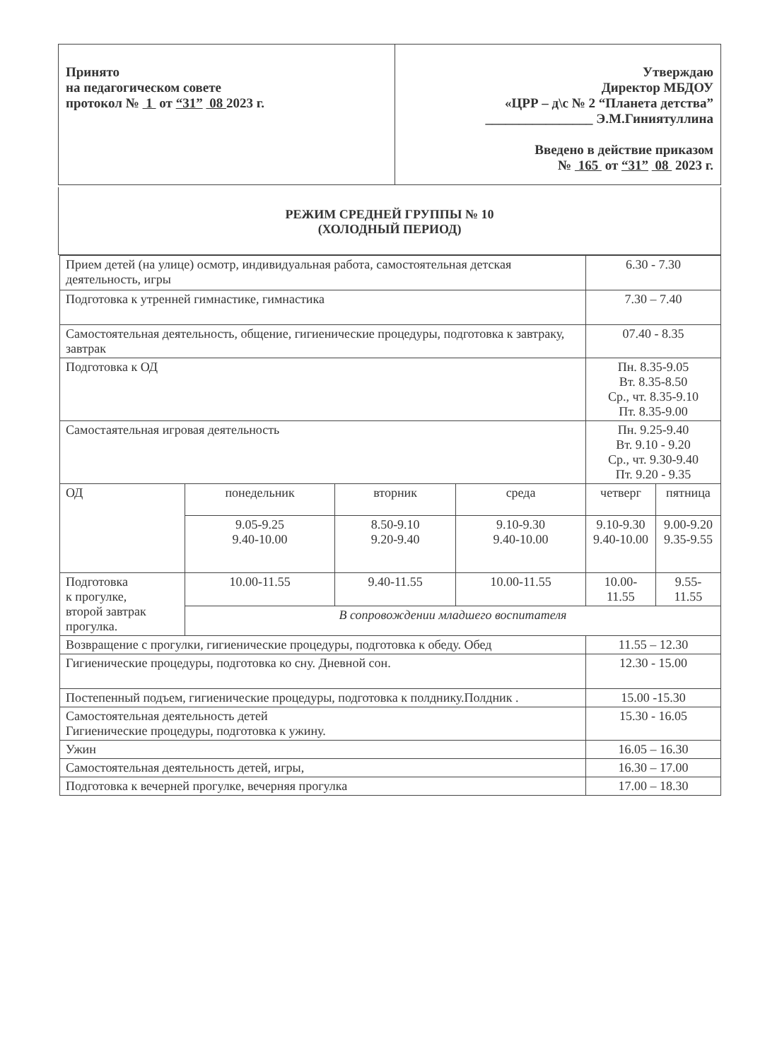| Принято на педагогическом совете протокол № 1 от “31” 08 2023 г. | Утверждаю Директор МБДОУ «ЦРР – д\с № 2 “Планета детства” ________________ Э.М.Гиниятуллина Введено в действие приказом № 165 от “31” 08 2023 г. |
РЕЖИМ СРЕДНЕЙ ГРУППЫ № 10
(ХОЛОДНЫЙ ПЕРИОД)
| Прием детей (на улице) осмотр, индивидуальная работа, самостоятельная детская деятельность, игры | | | | 6.30 - 7.30 | |
| Подготовка к утренней гимнастике, гимнастика | | | | 7.30 – 7.40 | |
| Самостоятельная деятельность, общение, гигиенические процедуры, подготовка к завтраку, завтрак | | | | 07.40 - 8.35 | |
| Подготовка к ОД | | | | Пн. 8.35-9.05 Вт. 8.35-8.50 Ср., чт. 8.35-9.10 Пт. 8.35-9.00 | |
| Самостаятельная игровая деятельность | | | | Пн. 9.25-9.40 Вт. 9.10 - 9.20 Ср., чт. 9.30-9.40 Пт. 9.20 - 9.35 | |
| ОД | понедельник | вторник | среда | четверг | пятница |
| | 9.05-9.25 9.40-10.00 | 8.50-9.10 9.20-9.40 | 9.10-9.30 9.40-10.00 | 9.10-9.30 9.40-10.00 | 9.00-9.20 9.35-9.55 |
| Подготовка к прогулке, второй завтрак прогулка. | 10.00-11.55 | 9.40-11.55 | 10.00-11.55 | 10.00-11.55 | 9.55-11.55 |
| | В сопровождении младшего воспитателя | | | | |
| Возвращение с прогулки, гигиенические процедуры, подготовка к обеду. Обед | | | | 11.55 – 12.30 | |
| Гигиенические процедуры, подготовка ко сну. Дневной сон. | | | | 12.30 - 15.00 | |
| Постепенный подъем, гигиенические процедуры, подготовка к полднику.Полдник . | | | | 15.00 -15.30 | |
| Самостоятельная деятельность детей Гигиенические процедуры, подготовка к ужину. | | | | 15.30 - 16.05 | |
| Ужин | | | | 16.05 – 16.30 | |
| Самостоятельная деятельность детей, игры, | | | | 16.30 – 17.00 | |
| Подготовка к вечерней прогулке, вечерняя прогулка | | | | 17.00 – 18.30 | |